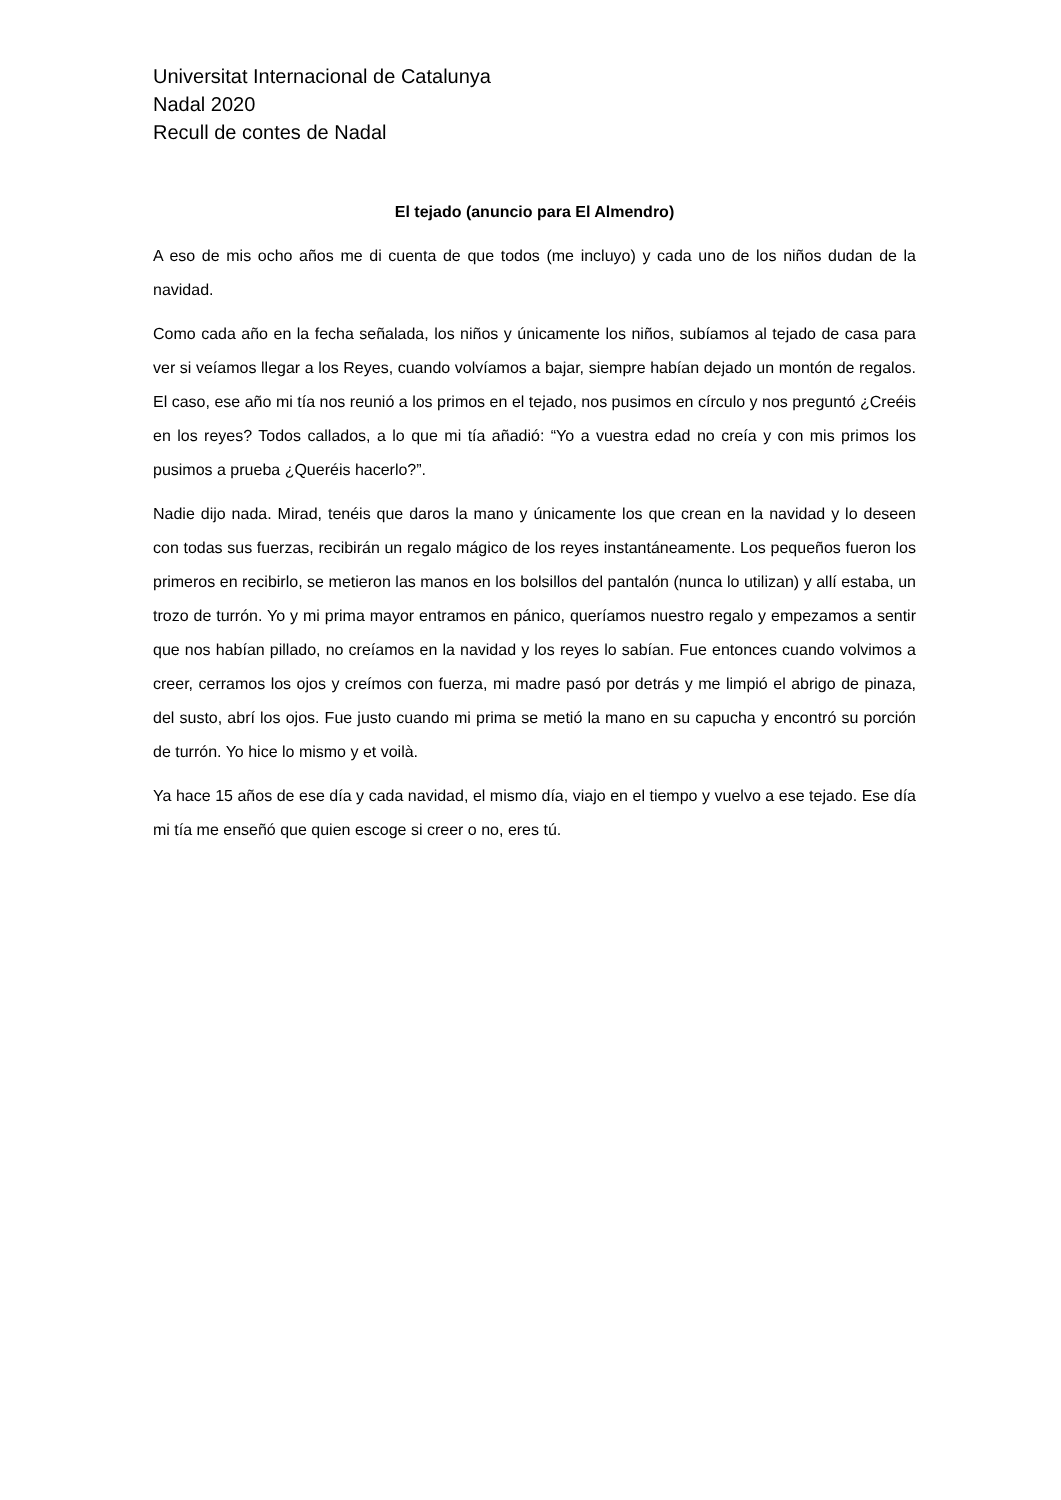Universitat Internacional de Catalunya
Nadal 2020
Recull de contes de Nadal
El tejado (anuncio para El Almendro)
A eso de mis ocho años me di cuenta de que todos (me incluyo) y cada uno de los niños dudan de la navidad.
Como cada año en la fecha señalada, los niños y únicamente los niños, subíamos al tejado de casa para ver si veíamos llegar a los Reyes, cuando volvíamos a bajar, siempre habían dejado un montón de regalos. El caso, ese año mi tía nos reunió a los primos en el tejado, nos pusimos en círculo y nos preguntó ¿Creéis en los reyes? Todos callados, a lo que mi tía añadió: “Yo a vuestra edad no creía y con mis primos los pusimos a prueba ¿Queréis hacerlo?”.
Nadie dijo nada. Mirad, tenéis que daros la mano y únicamente los que crean en la navidad y lo deseen con todas sus fuerzas, recibirán un regalo mágico de los reyes instantáneamente. Los pequeños fueron los primeros en recibirlo, se metieron las manos en los bolsillos del pantalón (nunca lo utilizan) y allí estaba, un trozo de turrón. Yo y mi prima mayor entramos en pánico, queríamos nuestro regalo y empezamos a sentir que nos habían pillado, no creíamos en la navidad y los reyes lo sabían. Fue entonces cuando volvimos a creer, cerramos los ojos y creímos con fuerza, mi madre pasó por detrás y me limpió el abrigo de pinaza, del susto, abrí los ojos. Fue justo cuando mi prima se metió la mano en su capucha y encontró su porción de turrón. Yo hice lo mismo y et voilà.
Ya hace 15 años de ese día y cada navidad, el mismo día, viajo en el tiempo y vuelvo a ese tejado. Ese día mi tía me enseñó que quien escoge si creer o no, eres tú.